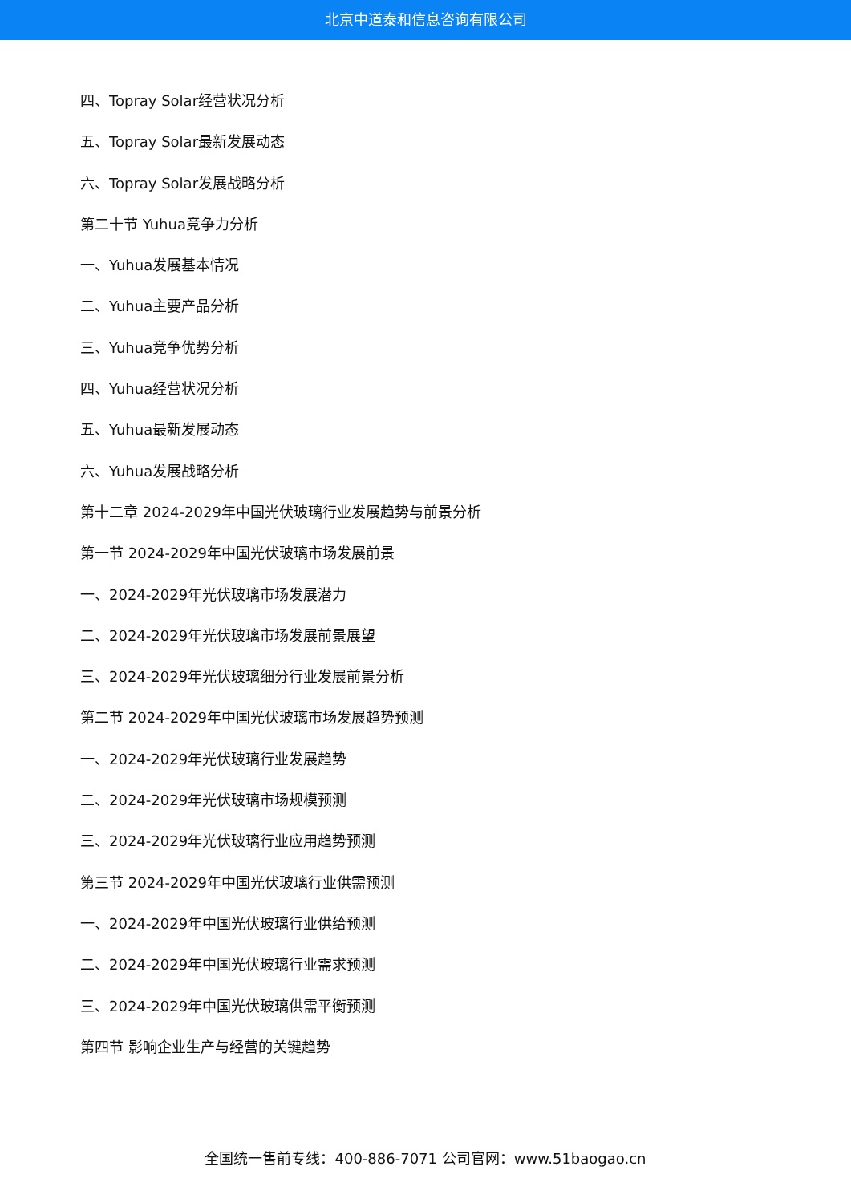北京中道泰和信息咨询有限公司
四、Topray Solar经营状况分析
五、Topray Solar最新发展动态
六、Topray Solar发展战略分析
第二十节 Yuhua竞争力分析
一、Yuhua发展基本情况
二、Yuhua主要产品分析
三、Yuhua竞争优势分析
四、Yuhua经营状况分析
五、Yuhua最新发展动态
六、Yuhua发展战略分析
第十二章 2024-2029年中国光伏玻璃行业发展趋势与前景分析
第一节 2024-2029年中国光伏玻璃市场发展前景
一、2024-2029年光伏玻璃市场发展潜力
二、2024-2029年光伏玻璃市场发展前景展望
三、2024-2029年光伏玻璃细分行业发展前景分析
第二节 2024-2029年中国光伏玻璃市场发展趋势预测
一、2024-2029年光伏玻璃行业发展趋势
二、2024-2029年光伏玻璃市场规模预测
三、2024-2029年光伏玻璃行业应用趋势预测
第三节 2024-2029年中国光伏玻璃行业供需预测
一、2024-2029年中国光伏玻璃行业供给预测
二、2024-2029年中国光伏玻璃行业需求预测
三、2024-2029年中国光伏玻璃供需平衡预测
第四节 影响企业生产与经营的关键趋势
全国统一售前专线：400-886-7071 公司官网：www.51baogao.cn